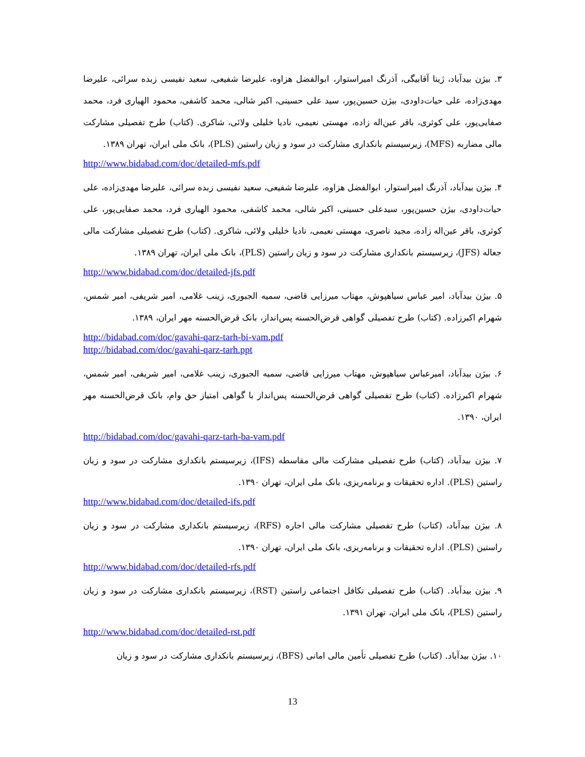۳. بیژن بیدآباد، ژینا آقابیگی، آذرنگ امیراستوار، ابوالفضل هزاوه، علیرضا شفیعی، سعید نفیسی زبده سرائی، علیرضا مهدی‌زاده، علی حیات‌داودی، بیژن حسین‌پور، سید علی حسینی، اکبر شالی، محمد کاشفی، محمود الهیاری فرد، محمد صفایی‌پور، علی کوثری، باقر عین‌اله زاده، مهستی نعیمی، نادیا خلیلی ولائی، شاکری. (کتاب) طرح تفصیلی مشارکت مالی مضاربه (MFS)، زیرسیستم بانکداری مشارکت در سود و زیان راستین (PLS)، بانک ملی ایران، تهران ۱۳۸۹.
http://www.bidabad.com/doc/detailed-mfs.pdf
۴. بیژن بیدآباد، آذرنگ امیراستوار، ابوالفضل هزاوه، علیرضا شفیعی، سعید نفیسی زبده سرائی، علیرضا مهدی‌زاده، علی حیات‌داودی، بیژن حسین‌پور، سیدعلی حسینی، اکبر شالی، محمد کاشفی، محمود الهیاری فرد، محمد صفایی‌پور، علی کوثری، باقر عین‌اله زاده، مجید ناصری، مهستی نعیمی، نادیا خلیلی ولائی، شاکری. (کتاب) طرح تفصیلی مشارکت مالی جعاله (JFS)، زیرسیستم بانکداری مشارکت در سود و زیان راستین (PLS)، بانک ملی ایران، تهران ۱۳۸۹.
http://www.bidabad.com/doc/detailed-jfs.pdf
۵. بیژن بیدآباد، امیر عباس سیاهپوش، مهتاب میرزایی قاضی، سمیه الجبوری، زینب غلامی، امیر شریفی، امیر شمس، شهرام اکبرزاده. (کتاب) طرح تفصیلی گواهی قرض‌الحسنه پس‌انداز، بانک قرض‌الحسنه مهر ایران، ۱۳۸۹.
http://bidabad.com/doc/gavahi-qarz-tarh-bi-vam.pdf
http://bidabad.com/doc/gavahi-qarz-tarh.ppt
۶. بیژن بیدآباد، امیرعباس سیاهپوش، مهتاب میرزایی قاضی، سمیه الجبوری، زینب غلامی، امیر شریفی، امیر شمس، شهرام اکبرزاده. (کتاب) طرح تفصیلی گواهی قرض‌الحسنه پس‌انداز با گواهی امتیاز حق وام، بانک قرض‌الحسنه مهر ایران، ۱۳۹۰.
http://bidabad.com/doc/gavahi-qarz-tarh-ba-vam.pdf
۷. بیژن بیدآباد، (کتاب) طرح تفصیلی مشارکت مالی مقاسطه (IFS)، زیرسیستم بانکداری مشارکت در سود و زیان راستین (PLS). اداره تحقیقات و برنامه‌ریزی، بانک ملی ایران، تهران ۱۳۹۰.
http://www.bidabad.com/doc/detailed-ifs.pdf
۸. بیژن بیدآباد، (کتاب) طرح تفصیلی مشارکت مالی اجاره (RFS)، زیرسیستم بانکداری مشارکت در سود و زیان راستین (PLS). اداره تحقیقات و برنامه‌ریزی، بانک ملی ایران، تهران ۱۳۹۰.
http://www.bidabad.com/doc/detailed-rfs.pdf
۹. بیژن بیدآباد. (کتاب) طرح تفصیلی تکافل اجتماعی راستین (RST)، زیرسیستم بانکداری مشارکت در سود و زیان راستین (PLS)، بانک ملی ایران، تهران ۱۳۹۱.
http://www.bidabad.com/doc/detailed-rst.pdf
۱۰. بیژن بیدآباد. (کتاب) طرح تفصیلی تأمین مالی امانی (BFS)، زیرسیستم بانکداری مشارکت در سود و زیان
13